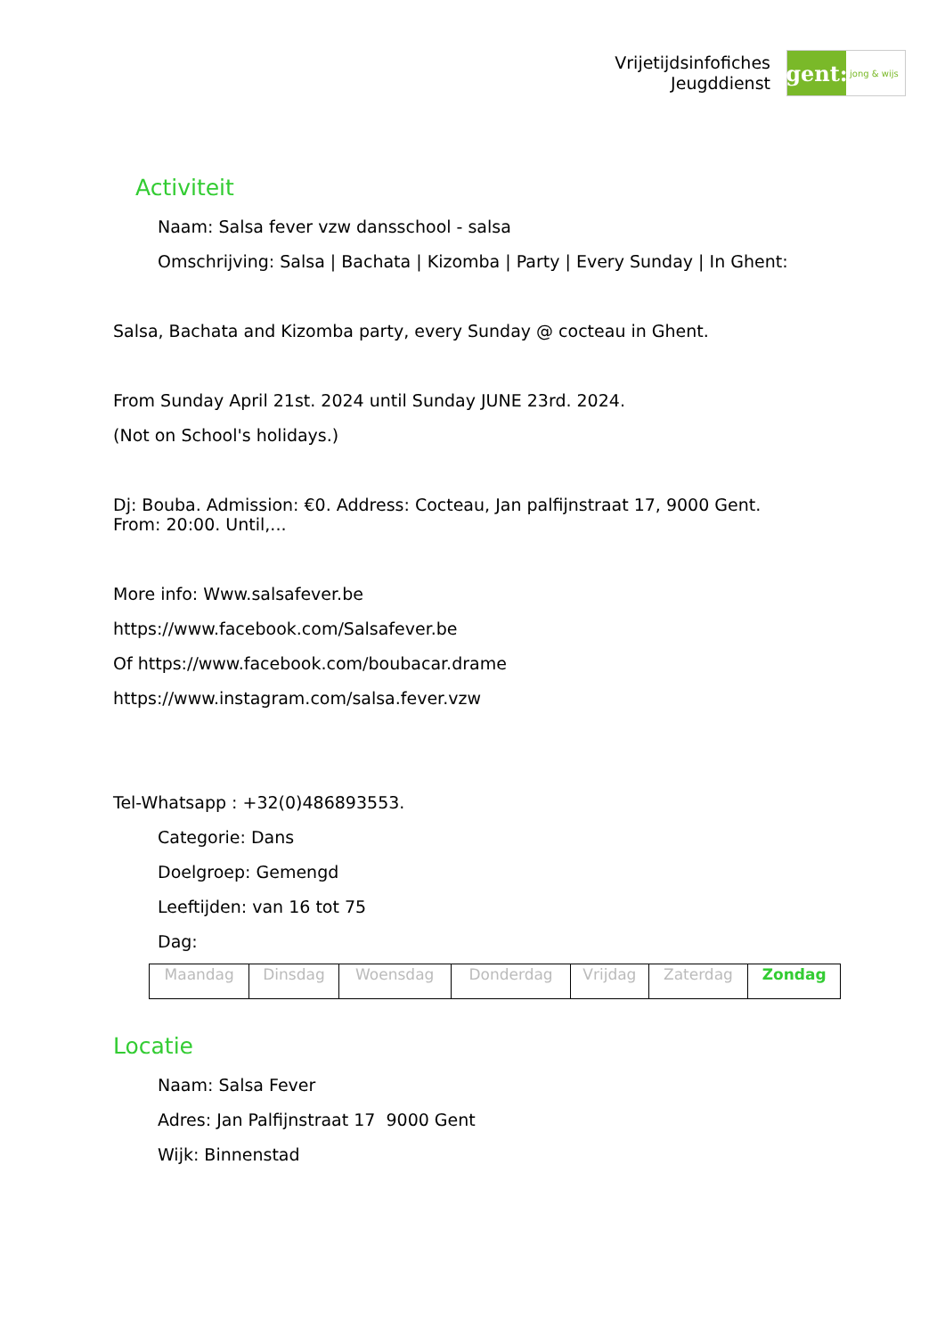Vrijetijdsinfofiches
Jeugddienst
gent:
jong & wijs
Activiteit
Naam: Salsa fever vzw dansschool - salsa
Omschrijving: Salsa | Bachata | Kizomba | Party | Every Sunday | In Ghent:
Salsa, Bachata and Kizomba party, every Sunday @ cocteau in Ghent.
From Sunday April 21st. 2024 until Sunday JUNE 23rd. 2024.
(Not on School's holidays.)
Dj: Bouba. Admission: €0. Address: Cocteau, Jan palfijnstraat 17, 9000 Gent.
From: 20:00. Until,...
More info: Www.salsafever.be
https://www.facebook.com/Salsafever.be
Of https://www.facebook.com/boubacar.drame
https://www.instagram.com/salsa.fever.vzw
Tel-Whatsapp : +32(0)486893553.
Categorie: Dans
Doelgroep: Gemengd
Leeftijden: van 16 tot 75
Dag:
| Maandag | Dinsdag | Woensdag | Donderdag | Vrijdag | Zaterdag | Zondag |
Locatie
Naam: Salsa Fever
Adres: Jan Palfijnstraat 17 9000 Gent
Wijk: Binnenstad